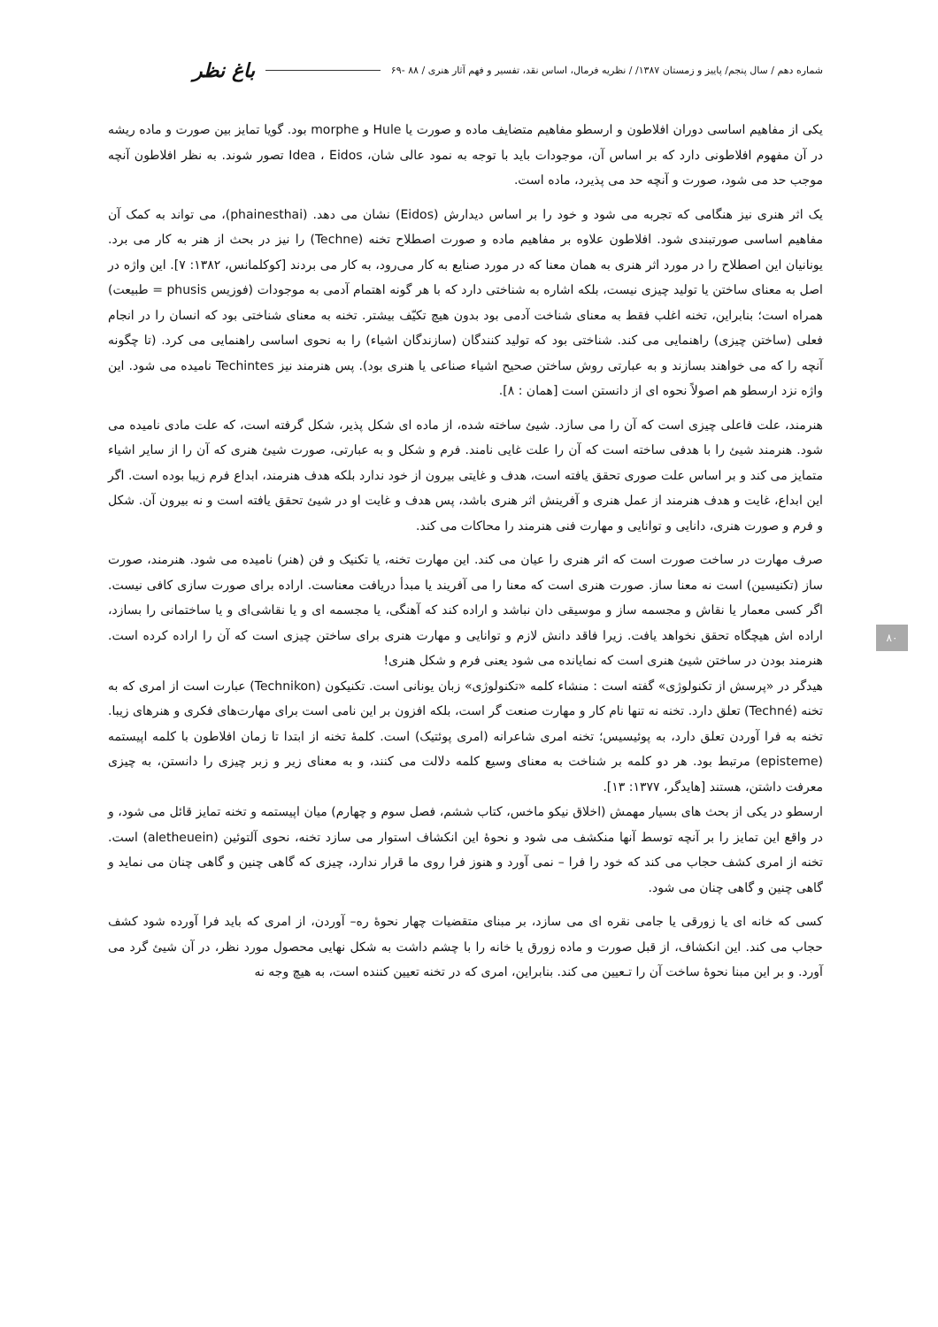شماره دهم / سال پنجم/ پاییز و زمستان ۱۳۸۷/ / نظریه فرمال، اساس نقد، تفسیر و فهم آثار هنری / ۸۸ -۶۹ باغ نظر
یکی از مفاهیم اساسی دوران افلاطون و ارسطو مفاهیم متضایف ماده و صورت یا Hule و morphe بود. گویا تمایز بین صورت و ماده ریشه در آن مفهوم افلاطونی دارد که بر اساس آن، موجودات باید با توجه به نمود عالی شان، Idea ، Eidos تصور شوند. به نظر افلاطون آنچه موجب حد می شود، صورت و آنچه حد می پذیرد، ماده است.
یک اثر هنری نیز هنگامی که تجربه می شود و خود را بر اساس دیدارش (Eidos) نشان می دهد. (phainesthai)، می تواند به کمک آن مفاهیم اساسی صورتبندی شود. افلاطون علاوه بر مفاهیم ماده و صورت اصطلاح تخنه (Techne) را نیز در بحث از هنر به کار می برد. یونانیان این اصطلاح را در مورد اثر هنری به همان معنا که در مورد صنایع به کار می‌رود، به کار می بردند [کوکلمانس، ۱۳۸۲: ۷]. این واژه در اصل به معنای ساختن یا تولید چیزی نیست، بلکه اشاره به شناختی دارد که با هر گونه اهتمام آدمی به موجودات (فوزیس phusis = طبیعت) همراه است؛ بنابراین، تخنه اغلب فقط به معنای شناخت آدمی بود بدون هیچ تکیّف بیشتر. تخنه به معنای شناختی بود که انسان را در انجام فعلی (ساختن چیزی) راهنمایی می کند. شناختی بود که تولید کنندگان (سازندگان اشیاء) را به نحوی اساسی راهنمایی می کرد. (تا چگونه آنچه را که می خواهند بسازند و به عبارتی روش ساختن صحیح اشیاء صناعی یا هنری بود). پس هنرمند نیز Techintes نامیده می شود. این واژه نزد ارسطو هم اصولاً نحوه ای از دانستن است [همان : ۸].
هنرمند، علت فاعلی چیزی است که آن را می سازد. شیئ ساخته شده، از ماده ای شکل پذیر، شکل گرفته است، که علت مادی نامیده می شود. هنرمند شیئ را با هدفی ساخته است که آن را علت غایی نامند. فرم و شکل و به عبارتی، صورت شیئ هنری که آن را از سایر اشیاء متمایز می کند و بر اساس علت صوری تحقق یافته است، هدف و غایتی بیرون از خود ندارد بلکه هدف هنرمند، ابداع فرم زیبا بوده است. اگر این ابداع، غایت و هدف هنرمند از عمل هنری و آفرینش اثر هنری باشد، پس هدف و غایت او در شیئ تحقق یافته است و نه بیرون آن. شکل و فرم و صورت هنری، دانایی و توانایی و مهارت فنی هنرمند را محاکات می کند.
صرف مهارت در ساخت صورت است که اثر هنری را عیان می کند. این مهارت تخنه، یا تکنیک و فن (هنر) نامیده می شود. هنرمند، صورت ساز (تکنیسین) است نه معنا ساز. صورت هنری است که معنا را می آفریند یا مبدأ دریافت معناست. اراده برای صورت سازی کافی نیست. اگر کسی معمار یا نقاش و مجسمه ساز و موسیقی دان نباشد و اراده کند که آهنگی، یا مجسمه ای و یا نقاشی‌ای و یا ساختمانی را بسازد، اراده اش هیچگاه تحقق نخواهد یافت. زیرا فاقد دانش لازم و توانایی و مهارت هنری برای ساختن چیزی است که آن را اراده کرده است. هنرمند بودن در ساختن شیئ هنری است که نمایانده می شود یعنی فرم و شکل هنری!
هیدگر در «پرسش از تکنولوژی» گفته است : منشاء کلمه «تکنولوژی» زبان یونانی است. تکنیکون (Technikon) عبارت است از امری که به تخنه (Techné) تعلق دارد. تخنه نه تنها نام کار و مهارت صنعت گر است، بلکه افزون بر این نامی است برای مهارت‌های فکری و هنرهای زیبا. تخنه به فرا آوردن تعلق دارد، به پوئیسیس؛ تخنه امری شاعرانه (امری پوئتیک) است. کلمهٔ تخنه از ابتدا تا زمان افلاطون با کلمه اپیستمه (episteme) مرتبط بود. هر دو کلمه بر شناخت به معنای وسیع کلمه دلالت می کنند، و به معنای زیر و زبر چیزی را دانستن، به چیزی معرفت داشتن، هستند [هایدگر، ۱۳۷۷: ۱۳].
ارسطو در یکی از بحث های بسیار مهمش (اخلاق نیکو ماخس، کتاب ششم، فصل سوم و چهارم) میان اپیستمه و تخنه تمایز قائل می شود، و در واقع این تمایز را بر آنچه توسط آنها منکشف می شود و نحوهٔ این انکشاف استوار می سازد تخنه، نحوی آلتوئین (aletheuein) است. تخنه از امری کشف حجاب می کند که خود را فرا – نمی آورد و هنوز فرا روی ما قرار ندارد، چیزی که گاهی چنین و گاهی چنان می نماید و گاهی چنین و گاهی چنان می شود.
کسی که خانه ای یا زورقی یا جامی نقره ای می سازد، بر مبنای متقضیات چهار نحوهٔ ره– آوردن، از امری که باید فرا آورده شود کشف حجاب می کند. این انکشاف، از قبل صورت و ماده زورق یا خانه را با چشم داشت به شکل نهایی محصول مورد نظر، در آن شیئ گرد می آورد. و بر این مبنا نحوهٔ ساخت آن را تـعیین می کند. بنابراین، امری که در تخنه تعیین کننده است، به هیچ وجه نه
۸۰